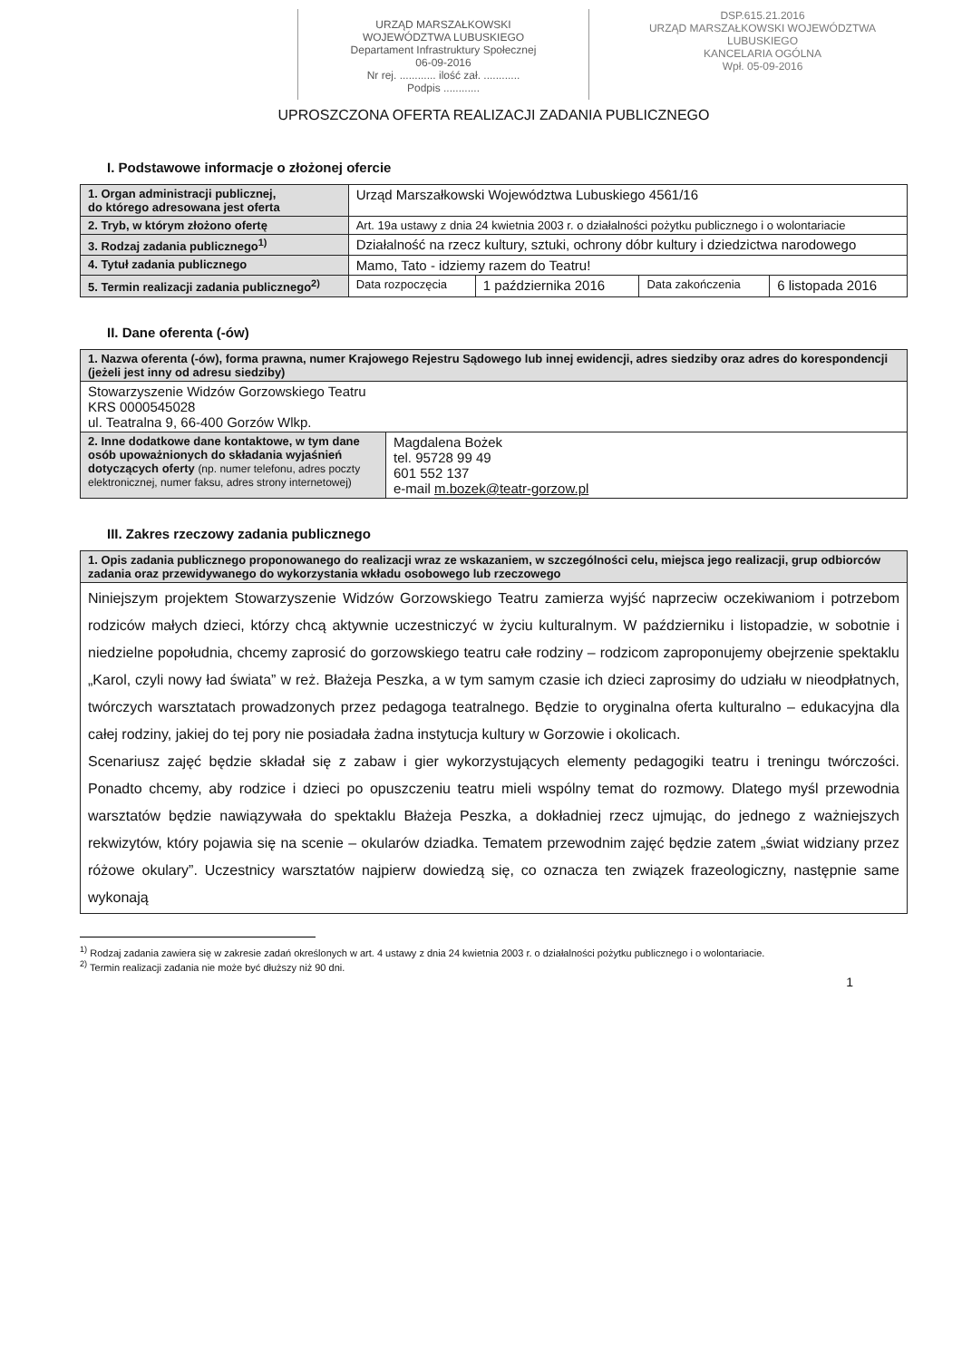URZĄD MARSZAŁKOWSKI
WOJEWÓDZTWA LUBUSKIEGO
Departament Infrastruktury Społecznej
06-09-2016
Nr rej. ............ ilość zał. ............
Podpis ............
DSP.615.21.2016
URZĄD MARSZAŁKOWSKI WOJEWÓDZTWA LUBUSKIEGO
KANCELARIA OGÓLNA
Wpł. 05-09-2016
UPROSZCZONA OFERTA REALIZACJI ZADANIA PUBLICZNEGO
I. Podstawowe informacje o złożonej ofercie
| 1. Organ administracji publicznej, do którego adresowana jest oferta | Urząd Marszałkowski Województwa Lubuskiego 4561/16 | | | |
| 2. Tryb, w którym złożono ofertę | Art. 19a ustawy z dnia 24 kwietnia 2003 r. o działalności pożytku publicznego i o wolontariacie | | | |
| 3. Rodzaj zadania publicznego<sup>1)</sup> | Działalność na rzecz kultury, sztuki, ochrony dóbr kultury i dziedzictwa narodowego | | | |
| 4. Tytuł zadania publicznego | Mamo, Tato - idziemy razem do Teatru! | | | |
| 5. Termin realizacji zadania publicznego<sup>2)</sup> | Data rozpoczęcia | 1 października 2016 | Data zakończenia | 6 listopada 2016 |
II. Dane oferenta (-ów)
| 1. Nazwa oferenta (-ów), forma prawna, numer Krajowego Rejestru Sądowego lub innej ewidencji, adres siedziby oraz adres do korespondencji (jeżeli jest inny od adresu siedziby) | |
| Stowarzyszenie Widzów Gorzowskiego Teatru KRS 0000545028 ul. Teatralna 9, 66-400 Gorzów Wlkp. | |
| 2. Inne dodatkowe dane kontaktowe, w tym dane osób upoważnionych do składania wyjaśnień dotyczących oferty (np. numer telefonu, adres poczty elektronicznej, numer faksu, adres strony internetowej) | Magdalena Bożek tel. 95728 99 49 601 552 137 e-mail m.bozek@teatr-gorzow.pl |
III. Zakres rzeczowy zadania publicznego
| 1. Opis zadania publicznego proponowanego do realizacji wraz ze wskazaniem, w szczególności celu, miejsca jego realizacji, grup odbiorców zadania oraz przewidywanego do wykorzystania wkładu osobowego lub rzeczowego |
| Niniejszym projektem Stowarzyszenie Widzów Gorzowskiego Teatru zamierza wyjść naprzeciw oczekiwaniom i potrzebom rodziców małych dzieci, którzy chcą aktywnie uczestniczyć w życiu kulturalnym. W październiku i listopadzie, w sobotnie i niedzielne popołudnia, chcemy zaprosić do gorzowskiego teatru całe rodziny – rodzicom zaproponujemy obejrzenie spektaklu „Karol, czyli nowy ład świata” w reż. Błażeja Peszka, a w tym samym czasie ich dzieci zaprosimy do udziału w nieodpłatnych, twórczych warsztatach prowadzonych przez pedagoga teatralnego. Będzie to oryginalna oferta kulturalno – edukacyjna dla całej rodziny, jakiej do tej pory nie posiadała żadna instytucja kultury w Gorzowie i okolicach. Scenariusz zajęć będzie składał się z zabaw i gier wykorzystujących elementy pedagogiki teatru i treningu twórczości. Ponadto chcemy, aby rodzice i dzieci po opuszczeniu teatru mieli wspólny temat do rozmowy. Dlatego myśl przewodnia warsztatów będzie nawiązywała do spektaklu Błażeja Peszka, a dokładniej rzecz ujmując, do jednego z ważniejszych rekwizytów, który pojawia się na scenie – okularów dziadka. Tematem przewodnim zajęć będzie zatem „świat widziany przez różowe okulary”. Uczestnicy warsztatów najpierw dowiedzą się, co oznacza ten związek frazeologiczny, następnie same wykonają |
<sup>1)</sup> Rodzaj zadania zawiera się w zakresie zadań określonych w art. 4 ustawy z dnia 24 kwietnia 2003 r. o działalności pożytku publicznego i o wolontariacie.
<sup>2)</sup> Termin realizacji zadania nie może być dłuższy niż 90 dni.
1